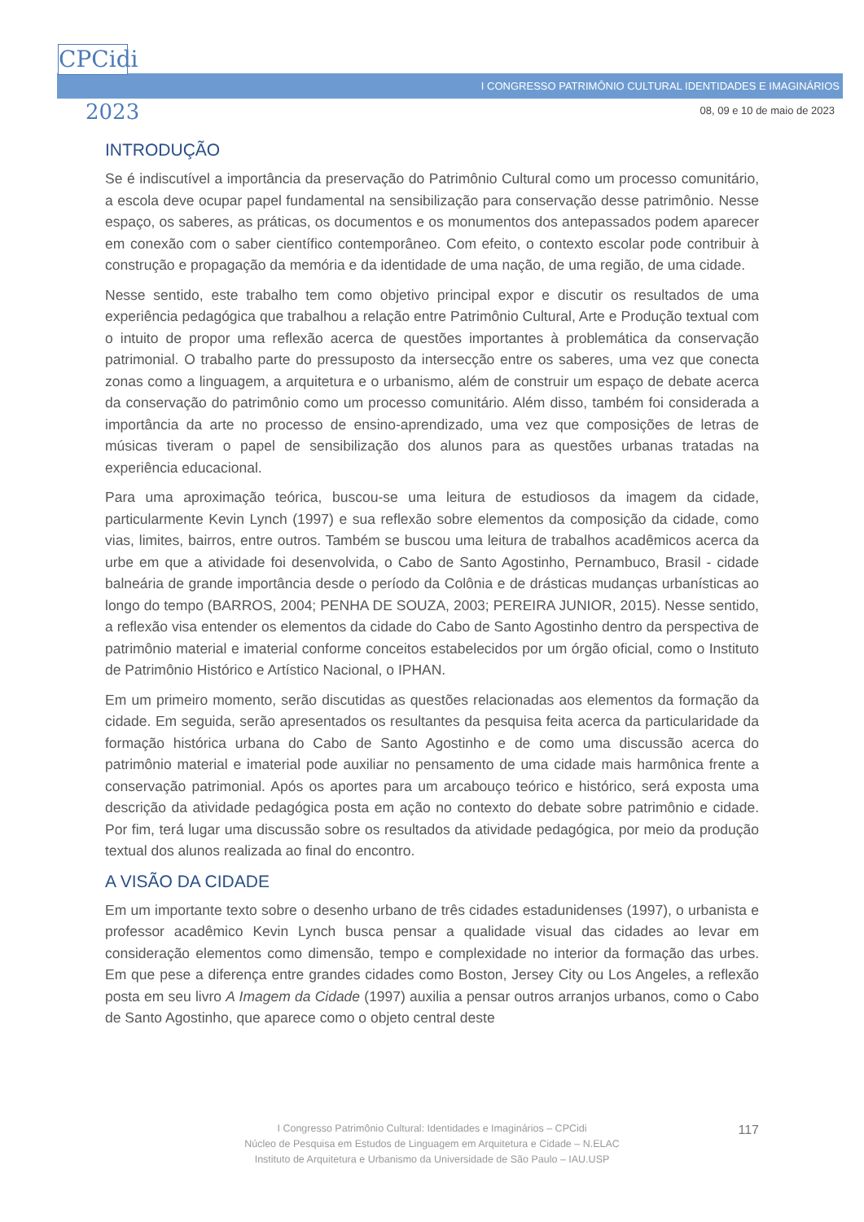CPCidi
2023
I CONGRESSO PATRIMÔNIO CULTURAL IDENTIDADES E IMAGINÁRIOS
08, 09 e 10 de maio de 2023
INTRODUÇÃO
Se é indiscutível a importância da preservação do Patrimônio Cultural como um processo comunitário, a escola deve ocupar papel fundamental na sensibilização para conservação desse patrimônio. Nesse espaço, os saberes, as práticas, os documentos e os monumentos dos antepassados podem aparecer em conexão com o saber científico contemporâneo. Com efeito, o contexto escolar pode contribuir à construção e propagação da memória e da identidade de uma nação, de uma região, de uma cidade.
Nesse sentido, este trabalho tem como objetivo principal expor e discutir os resultados de uma experiência pedagógica que trabalhou a relação entre Patrimônio Cultural, Arte e Produção textual com o intuito de propor uma reflexão acerca de questões importantes à problemática da conservação patrimonial. O trabalho parte do pressuposto da intersecção entre os saberes, uma vez que conecta zonas como a linguagem, a arquitetura e o urbanismo, além de construir um espaço de debate acerca da conservação do patrimônio como um processo comunitário. Além disso, também foi considerada a importância da arte no processo de ensino-aprendizado, uma vez que composições de letras de músicas tiveram o papel de sensibilização dos alunos para as questões urbanas tratadas na experiência educacional.
Para uma aproximação teórica, buscou-se uma leitura de estudiosos da imagem da cidade, particularmente Kevin Lynch (1997) e sua reflexão sobre elementos da composição da cidade, como vias, limites, bairros, entre outros. Também se buscou uma leitura de trabalhos acadêmicos acerca da urbe em que a atividade foi desenvolvida, o Cabo de Santo Agostinho, Pernambuco, Brasil - cidade balneária de grande importância desde o período da Colônia e de drásticas mudanças urbanísticas ao longo do tempo (BARROS, 2004; PENHA DE SOUZA, 2003; PEREIRA JUNIOR, 2015). Nesse sentido, a reflexão visa entender os elementos da cidade do Cabo de Santo Agostinho dentro da perspectiva de patrimônio material e imaterial conforme conceitos estabelecidos por um órgão oficial, como o Instituto de Patrimônio Histórico e Artístico Nacional, o IPHAN.
Em um primeiro momento, serão discutidas as questões relacionadas aos elementos da formação da cidade. Em seguida, serão apresentados os resultantes da pesquisa feita acerca da particularidade da formação histórica urbana do Cabo de Santo Agostinho e de como uma discussão acerca do patrimônio material e imaterial pode auxiliar no pensamento de uma cidade mais harmônica frente a conservação patrimonial. Após os aportes para um arcabouço teórico e histórico, será exposta uma descrição da atividade pedagógica posta em ação no contexto do debate sobre patrimônio e cidade. Por fim, terá lugar uma discussão sobre os resultados da atividade pedagógica, por meio da produção textual dos alunos realizada ao final do encontro.
A VISÃO DA CIDADE
Em um importante texto sobre o desenho urbano de três cidades estadunidenses (1997), o urbanista e professor acadêmico Kevin Lynch busca pensar a qualidade visual das cidades ao levar em consideração elementos como dimensão, tempo e complexidade no interior da formação das urbes. Em que pese a diferença entre grandes cidades como Boston, Jersey City ou Los Angeles, a reflexão posta em seu livro A Imagem da Cidade (1997) auxilia a pensar outros arranjos urbanos, como o Cabo de Santo Agostinho, que aparece como o objeto central deste
I Congresso Patrimônio Cultural: Identidades e Imaginários – CPCidi
Núcleo de Pesquisa em Estudos de Linguagem em Arquitetura e Cidade – N.ELAC
Instituto de Arquitetura e Urbanismo da Universidade de São Paulo – IAU.USP
117